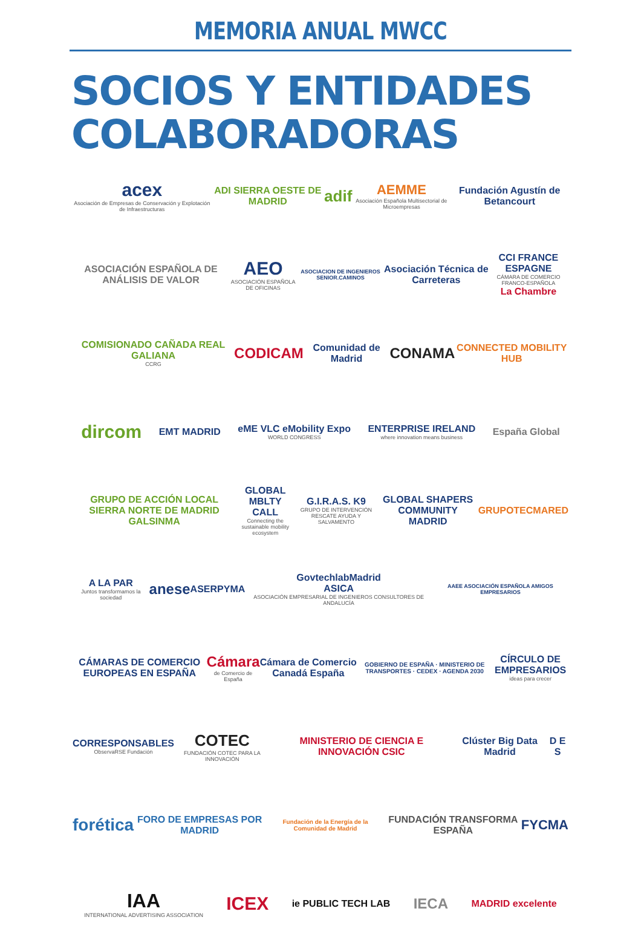MEMORIA ANUAL MWCC
SOCIOS Y ENTIDADES
COLABORADORAS
acex
Asociación de Empresas de Conservación y Explotación de Infraestructuras ADI SIERRA OESTE DE MADRID adif AEMME
Asociación Española Multisectorial de Microempresas Fundación Agustín de Betancourt
ASOCIACIÓN ESPAÑOLA DE ANÁLISIS DE VALOR AEO
ASOCIACIÓN ESPAÑOLA DE OFICINAS ASOCIACION DE INGENIEROS SENIOR.CAMINOS Asociación Técnica de Carreteras CCI FRANCE ESPAGNE
CÁMARA DE COMERCIO FRANCO-ESPAÑOLA
La Chambre
COMISIONADO CAÑADA REAL GALIANA
CCRG CODICAM Comunidad de Madrid CONAMA CONNECTED MOBILITY HUB
dircom EMT MADRID eME VLC eMobility Expo
WORLD CONGRESS ENTERPRISE IRELAND
where innovation means business España Global
GRUPO DE ACCIÓN LOCAL SIERRA NORTE DE MADRID GALSINMA GLOBAL MBLTY CALL
Connecting the sustainable mobility ecosystem G.I.R.A.S. K9
GRUPO DE INTERVENCIÓN RESCATE AYUDA Y SALVAMENTO GLOBAL SHAPERS COMMUNITY MADRID GRUPOTECMARED
A LA PAR
Juntos transformamos la sociedad anese ASERPYMA GovtechlabMadrid
ASICA
ASOCIACIÓN EMPRESARIAL DE INGENIEROS CONSULTORES DE ANDALUCÍA AAEE ASOCIACIÓN ESPAÑOLA AMIGOS EMPRESARIOS
CÁMARAS DE COMERCIO EUROPEAS EN ESPAÑA Cámara
de Comercio de España Cámara de Comercio Canadá España GOBIERNO DE ESPAÑA · MINISTERIO DE TRANSPORTES · CEDEX · AGENDA 2030 CÍRCULO DE EMPRESARIOS
ideas para crecer
CORRESPONSABLES
ObservaRSE Fundación COTEC
FUNDACIÓN COTEC PARA LA INNOVACIÓN MINISTERIO DE CIENCIA E INNOVACIÓN CSIC Clúster Big Data Madrid D E S
forética FORO DE EMPRESAS POR MADRID Fundación de la Energía de la Comunidad de Madrid FUNDACIÓN TRANSFORMA ESPAÑA FYCMA
IAA
INTERNATIONAL ADVERTISING ASSOCIATION ICEX ie PUBLIC TECH LAB IECA MADRID excelente